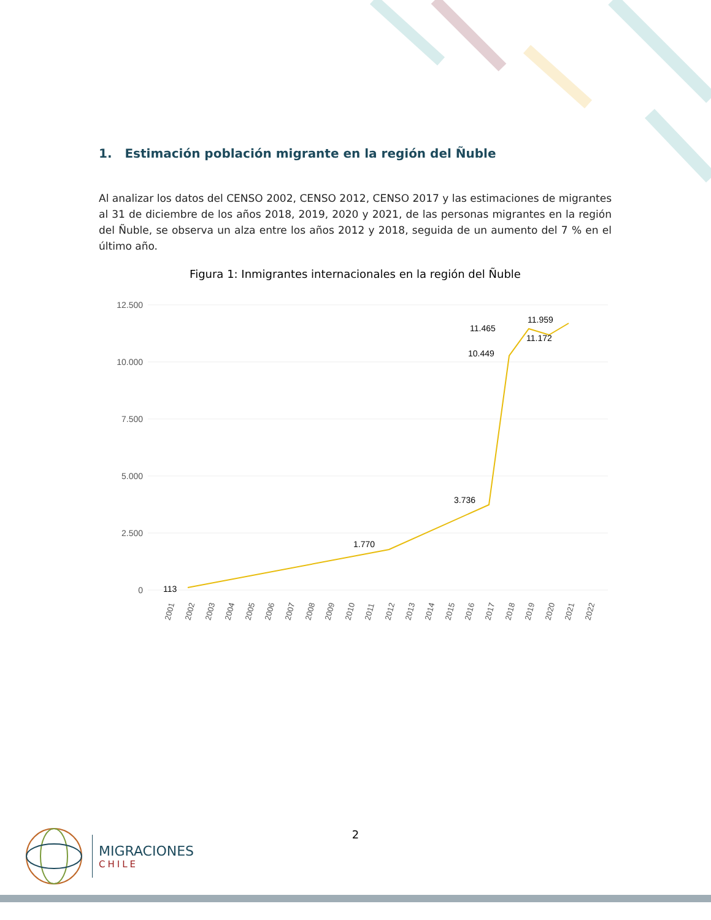1. Estimación población migrante en la región del Ñuble
Al analizar los datos del CENSO 2002, CENSO 2012, CENSO 2017 y las estimaciones de migrantes al 31 de diciembre de los años 2018, 2019, 2020 y 2021, de las personas migrantes en la región del Ñuble, se observa un alza entre los años 2012 y 2018, seguida de un aumento del 7 % en el último año.
Figura 1: Inmigrantes internacionales en la región del Ñuble
12.500
10.000
7.500
5.000
2.500
0
113
1.770
3.736
10.449
11.465
11.172
11.959
2001
2002
2003
2004
2005
2006
2007
2008
2009
2010
2011
2012
2013
2014
2015
2016
2017
2018
2019
2020
2021
2022
2
MIGRACIONES
CHILE